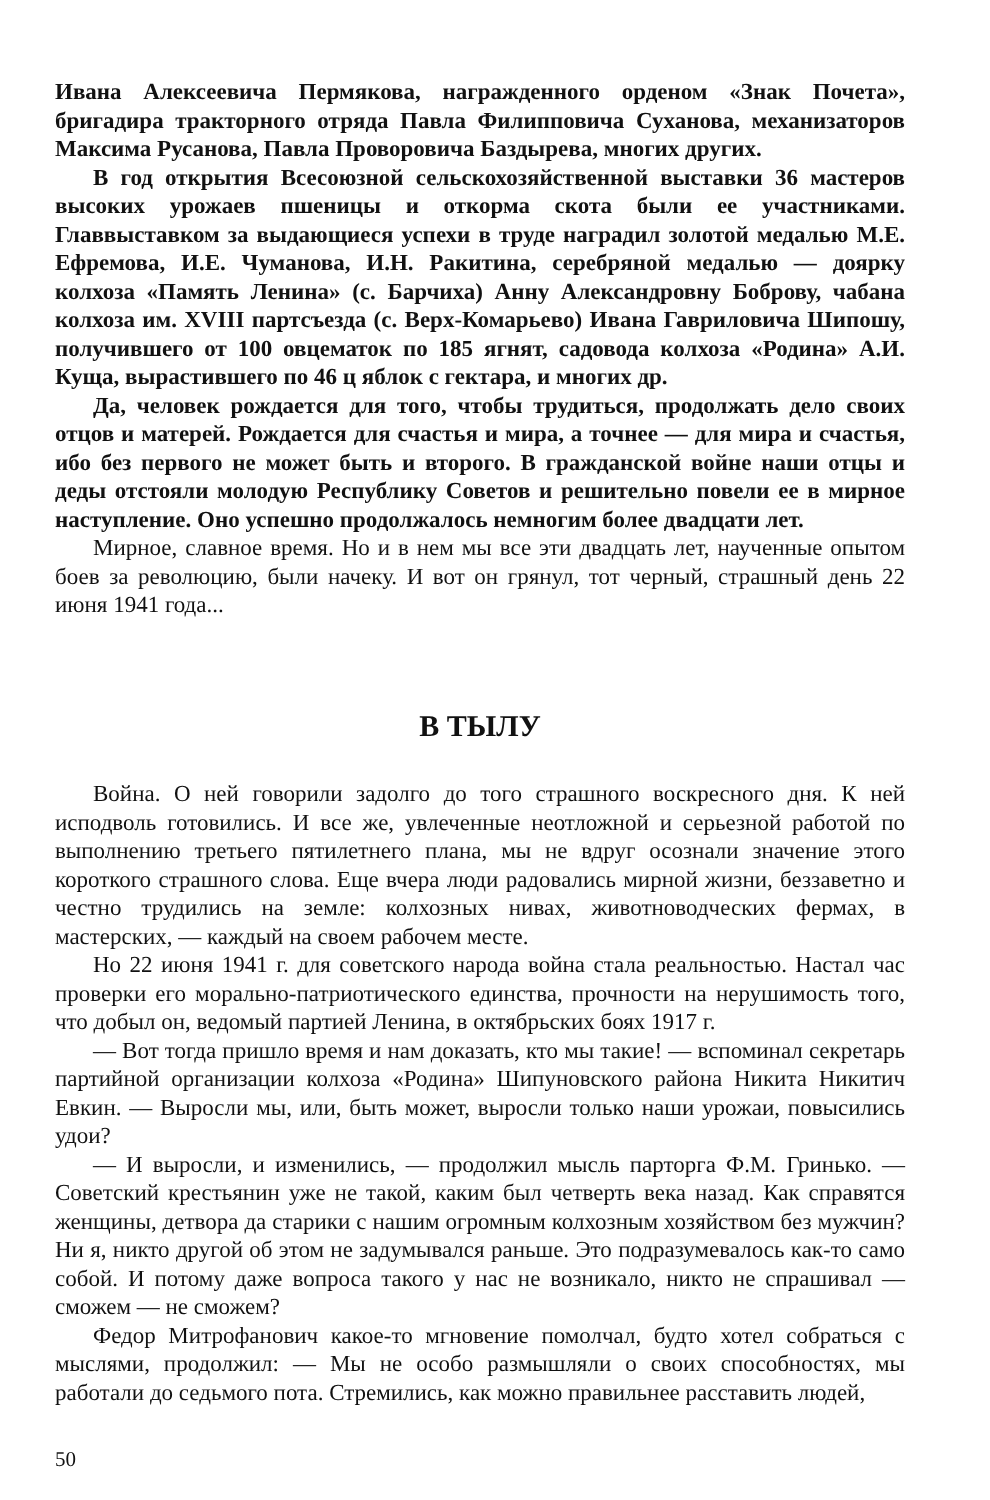Ивана Алексеевича Пермякова, награжденного орденом «Знак Почета», бригадира тракторного отряда Павла Филипповича Суханова, механизаторов Максима Русанова, Павла Проворовича Баздырева, многих других.
В год открытия Всесоюзной сельскохозяйственной выставки 36 мастеров высоких урожаев пшеницы и откорма скота были ее участниками. Главвыставком за выдающиеся успехи в труде наградил золотой медалью М.Е. Ефремова, И.Е. Чуманова, И.Н. Ракитина, серебряной медалью — доярку колхоза «Память Ленина» (с. Барчиха) Анну Александровну Боброву, чабана колхоза им. XVIII партсъезда (с. Верх-Комарьево) Ивана Гавриловича Шипошу, получившего от 100 овцематок по 185 ягнят, садовода колхоза «Родина» А.И. Куща, вырастившего по 46 ц яблок с гектара, и многих др.
Да, человек рождается для того, чтобы трудиться, продолжать дело своих отцов и матерей. Рождается для счастья и мира, а точнее — для мира и счастья, ибо без первого не может быть и второго. В гражданской войне наши отцы и деды отстояли молодую Республику Советов и решительно повели ее в мирное наступление. Оно успешно продолжалось немногим более двадцати лет.
Мирное, славное время. Но и в нем мы все эти двадцать лет, наученные опытом боев за революцию, были начеку. И вот он грянул, тот черный, страшный день 22 июня 1941 года...
В ТЫЛУ
Война. О ней говорили задолго до того страшного воскресного дня. К ней исподволь готовились. И все же, увлеченные неотложной и серьезной работой по выполнению третьего пятилетнего плана, мы не вдруг осознали значение этого короткого страшного слова. Еще вчера люди радовались мирной жизни, беззаветно и честно трудились на земле: колхозных нивах, животноводческих фермах, в мастерских, — каждый на своем рабочем месте.
Но 22 июня 1941 г. для советского народа война стала реальностью. Настал час проверки его морально-патриотического единства, прочности на нерушимость того, что добыл он, ведомый партией Ленина, в октябрьских боях 1917 г.
— Вот тогда пришло время и нам доказать, кто мы такие! — вспоминал секретарь партийной организации колхоза «Родина» Шипуновского района Никита Никитич Евкин. — Выросли мы, или, быть может, выросли только наши урожаи, повысились удои?
— И выросли, и изменились, — продолжил мысль парторга Ф.М. Гринько. — Советский крестьянин уже не такой, каким был четверть века назад. Как справятся женщины, детвора да старики с нашим огромным колхозным хозяйством без мужчин? Ни я, никто другой об этом не задумывался раньше. Это подразумевалось как-то само собой. И потому даже вопроса такого у нас не возникало, никто не спрашивал — сможем — не сможем?
Федор Митрофанович какое-то мгновение помолчал, будто хотел собраться с мыслями, продолжил: — Мы не особо размышляли о своих способностях, мы работали до седьмого пота. Стремились, как можно правильнее расставить людей,
50